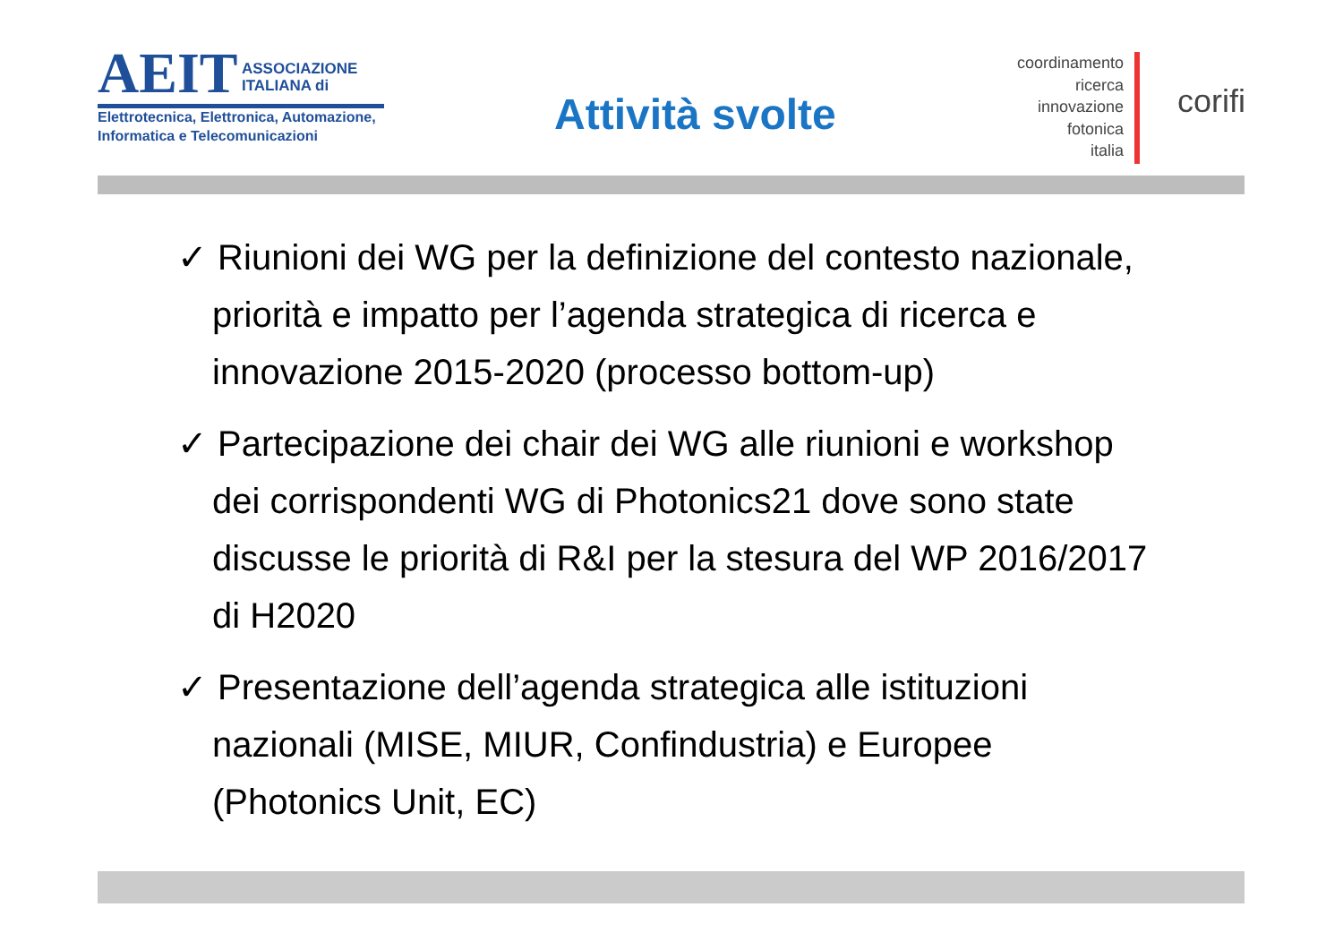AEIT ASSOCIAZIONE
ITALIANA di
Elettrotecnica, Elettronica, Automazione,
Informatica e Telecomunicazioni
Attività svolte
coordinamento
ricerca
innovazione
fotonica
italia
corifi
✓ Riunioni dei WG per la definizione del contesto nazionale, priorità e impatto per l’agenda strategica di ricerca e innovazione 2015-2020 (processo bottom-up)
✓ Partecipazione dei chair dei WG alle riunioni e workshop dei corrispondenti WG di Photonics21 dove sono state discusse le priorità di R&I per la stesura del WP 2016/2017 di H2020
✓ Presentazione dell’agenda strategica alle istituzioni nazionali (MISE, MIUR, Confindustria) e Europee (Photonics Unit, EC)